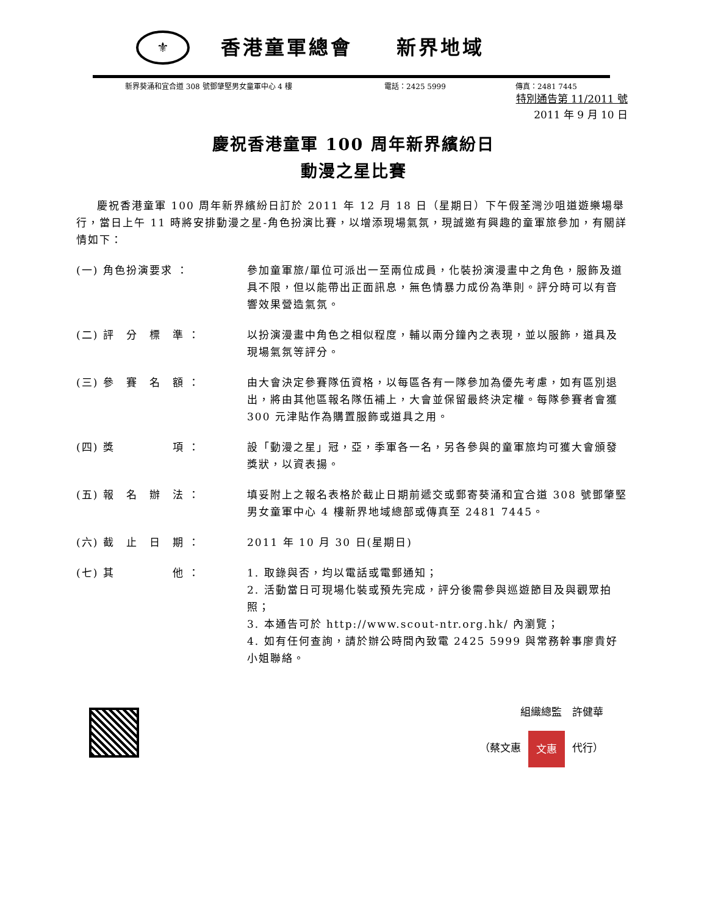⚜
香港童軍總會　　新界地域
新界葵涌和宜合道 308 號鄧肇堅男女童軍中心 4 樓 電話：2425 5999 傳真：2481 7445
特別通告第 11/2011 號
2011 年 9 月 10 日
慶祝香港童軍 100 周年新界繽紛日
動漫之星比賽
慶祝香港童軍 100 周年新界繽紛日訂於 2011 年 12 月 18 日（星期日）下午假荃灣沙咀道遊樂場舉行，當日上午 11 時將安排動漫之星-角色扮演比賽，以增添現場氣氛，現誠邀有興趣的童軍旅參加，有關詳情如下：
(一) 角色扮演要求 ： 參加童軍旅/單位可派出一至兩位成員，化裝扮演漫畫中之角色，服飾及道具不限，但以能帶出正面訊息，無色情暴力成份為準則。評分時可以有音響效果營造氣氛。
(二) 評　分　標　準 ： 以扮演漫畫中角色之相似程度，輔以兩分鐘內之表現，並以服飾，道具及現場氣氛等評分。
(三) 參　賽　名　額 ： 由大會決定參賽隊伍資格，以每區各有一隊參加為優先考慮，如有區別退出，將由其他區報名隊伍補上，大會並保留最終決定權。每隊參賽者會獲 300 元津貼作為購置服飾或道具之用。
(四) 獎　　　　　項 ： 設「動漫之星」冠，亞，季軍各一名，另各參與的童軍旅均可獲大會頒發獎狀，以資表揚。
(五) 報　名　辦　法 ： 填妥附上之報名表格於截止日期前遞交或郵寄葵涌和宜合道 308 號鄧肇堅男女童軍中心 4 樓新界地域總部或傳真至 2481 7445。
(六) 截　止　日　期 ： 2011 年 10 月 30 日(星期日)
(七) 其　　　　　他 ： 1. 取錄與否，均以電話或電郵通知；
2. 活動當日可現場化裝或預先完成，評分後需參與巡遊節目及與觀眾拍照；
3. 本通告可於 http://www.scout-ntr.org.hk/ 內瀏覽；
4. 如有任何查詢，請於辦公時間內致電 2425 5999 與常務幹事廖貴好小姐聯絡。
組織總監　許健華
（蔡文惠 文惠 代行）